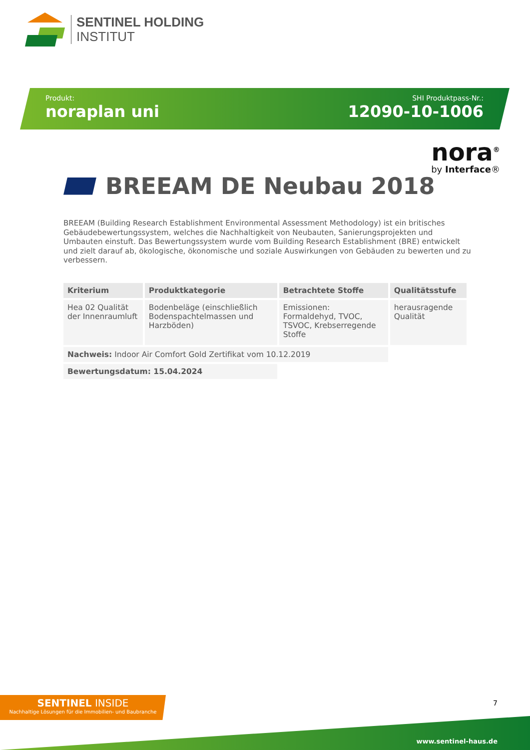SENTINEL HOLDING
INSTITUT
Produkt:
noraplan uni
SHI Produktpass-Nr.:
12090-10-1006
nora<sup>®</sup>
by Interface®
BREEAM DE Neubau 2018
BREEAM (Building Research Establishment Environmental Assessment Methodology) ist ein britisches Gebäudebewertungssystem, welches die Nachhaltigkeit von Neubauten, Sanierungsprojekten und Umbauten einstuft. Das Bewertungssystem wurde vom Building Research Establishment (BRE) entwickelt und zielt darauf ab, ökologische, ökonomische und soziale Auswirkungen von Gebäuden zu bewerten und zu verbessern.
| Kriterium | Produktkategorie | Betrachtete Stoffe | Qualitätsstufe |
| --- | --- | --- | --- |
| Hea 02 Qualität der Innenraumluft | Bodenbeläge (einschließlich Bodenspachtelmassen und Harzböden) | Emissionen: Formaldehyd, TVOC, TSVOC, Krebserregende Stoffe | herausragende Qualität |
| Nachweis: Indoor Air Comfort Gold Zertifikat vom 10.12.2019 | | | |
| Bewertungsdatum: 15.04.2024 | | | |
SENTINEL INSIDE
Nachhaltige Lösungen für die Immobilien- und Baubranche
7
www.sentinel-haus.de